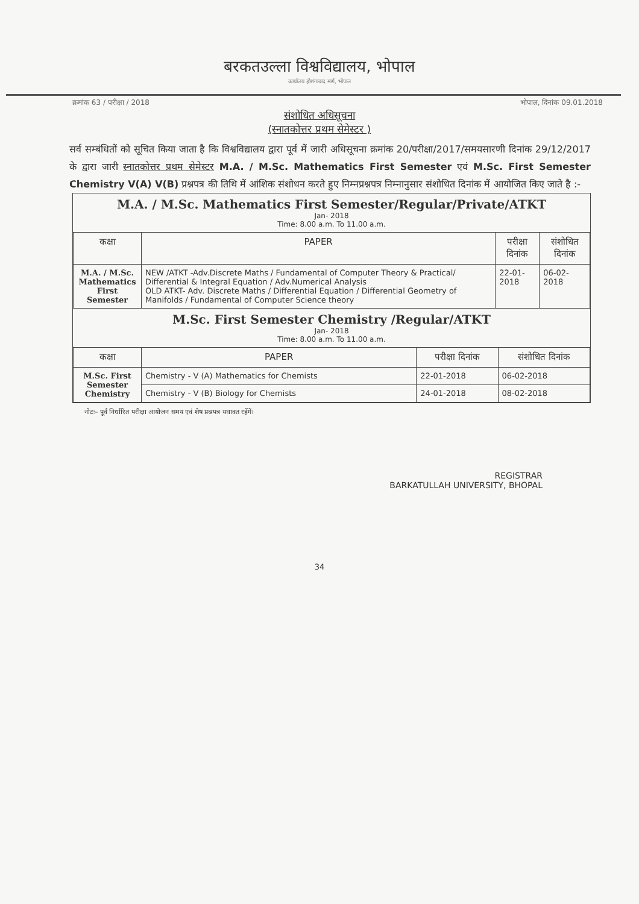बरकतउल्ला विश्वविद्यालय, भोपाल
कार्यालय होशंगाबाद मार्ग, भोपाल
क्रमांक 63 / परीक्षा / 2018 भोपाल, दिनांक 09.01.2018
संशोधित अधिसूचना
(स्नातकोत्तर प्रथम सेमेस्टर )
सर्व सम्बंधितों को सूचित किया जाता है कि विश्वविद्यालय द्वारा पूर्व में जारी अधिसूचना क्रमांक 20/परीक्षा/2017/समयसारणी दिनांक 29/12/2017 के द्वारा जारी स्नातकोत्तर प्रथम सेमेस्टर M.A. / M.Sc. Mathematics First Semester एवं M.Sc. First Semester Chemistry V(A) V(B) प्रश्नपत्र की तिथि में आंशिक संशोधन करते हुए निम्नप्रश्नपत्र निम्नानुसार संशोधित दिनांक में आयोजित किए जाते है :-
M.A. / M.Sc. Mathematics First Semester/Regular/Private/ATKT
Jan- 2018
Time: 8.00 a.m. To 11.00 a.m.
| कक्षा | PAPER | परीक्षा दिनांक | संशोधित दिनांक |
| --- | --- | --- | --- |
| M.A. / M.Sc. Mathematics First Semester | NEW /ATKT -Adv.Discrete Maths / Fundamental of Computer Theory & Practical/ Differential & Integral Equation / Adv.Numerical Analysis OLD ATKT- Adv. Discrete Maths / Differential Equation / Differential Geometry of Manifolds / Fundamental of Computer Science theory | 22-01-2018 | 06-02-2018 |
M.Sc. First Semester Chemistry /Regular/ATKT
Jan- 2018
Time: 8.00 a.m. To 11.00 a.m.
| कक्षा | PAPER | परीक्षा दिनांक | संशोधित दिनांक |
| --- | --- | --- | --- |
| M.Sc. First Semester Chemistry | Chemistry - V (A) Mathematics for Chemists | 22-01-2018 | 06-02-2018 |
| | Chemistry - V (B) Biology for Chemists | 24-01-2018 | 08-02-2018 |
नोटः– पूर्व निर्धारित परीक्षा आयोजन समय एवं शेष प्रश्नपत्र यथावत रहेंगें।
REGISTRAR
BARKATULLAH UNIVERSITY, BHOPAL
34